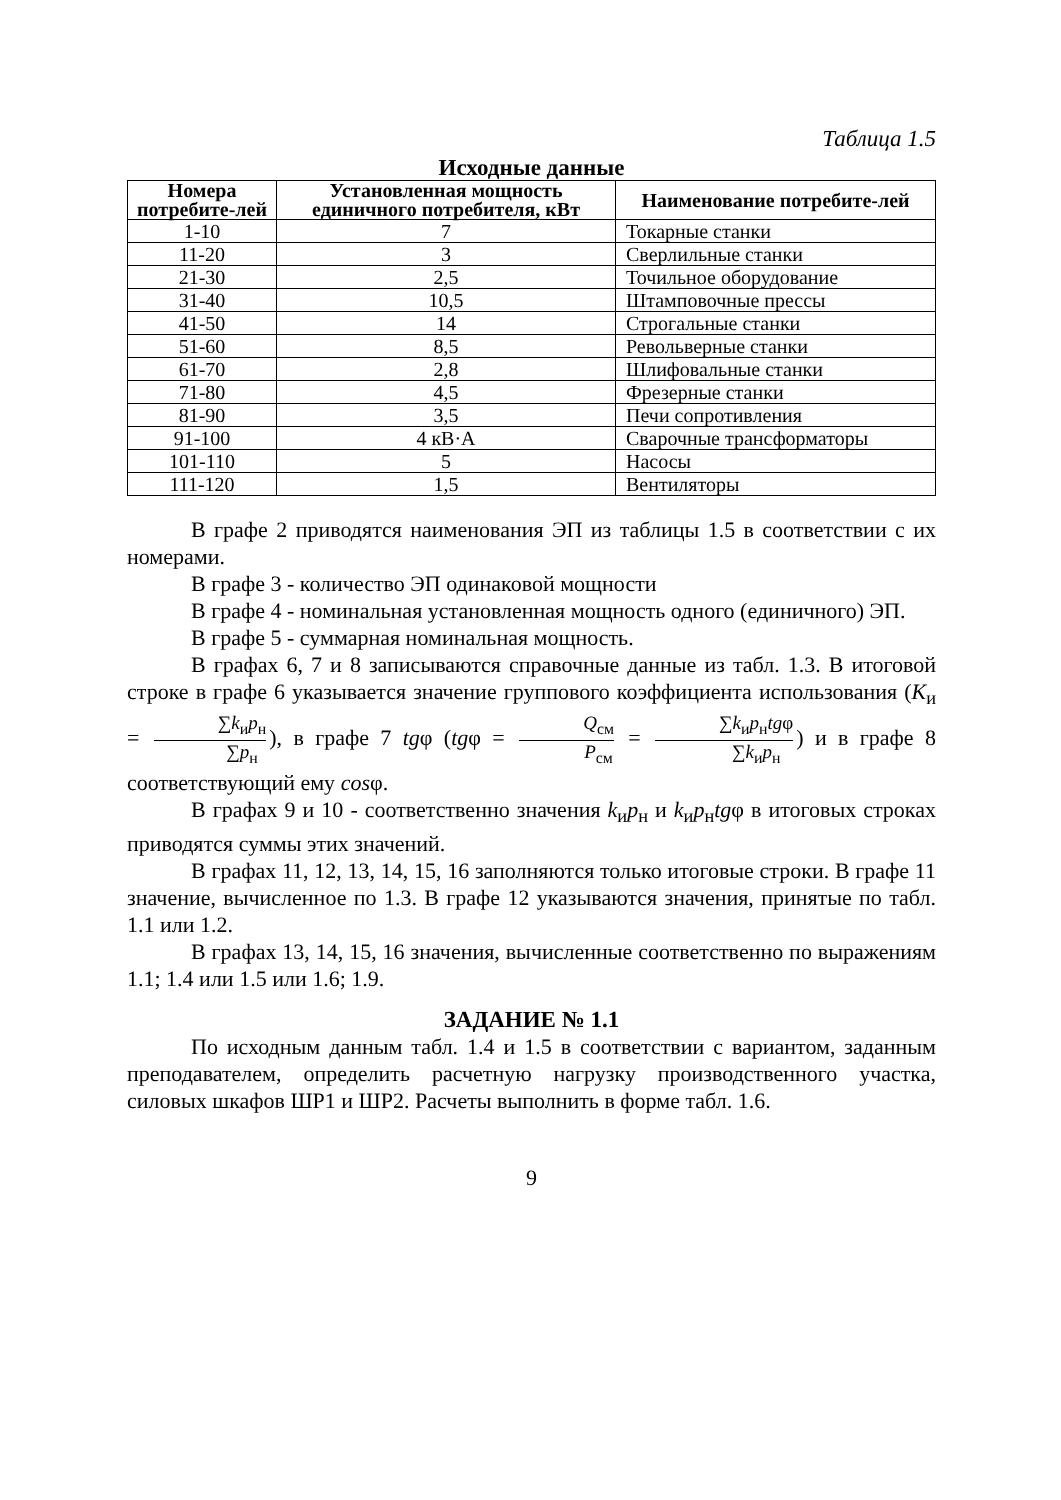Таблица 1.5
Исходные данные
| Номера потребите-лей | Установленная мощность единичного потребителя, кВт | Наименование потребите-лей |
| --- | --- | --- |
| 1-10 | 7 | Токарные станки |
| 11-20 | 3 | Сверлильные станки |
| 21-30 | 2,5 | Точильное оборудование |
| 31-40 | 10,5 | Штамповочные прессы |
| 41-50 | 14 | Строгальные станки |
| 51-60 | 8,5 | Револьверные станки |
| 61-70 | 2,8 | Шлифовальные станки |
| 71-80 | 4,5 | Фрезерные станки |
| 81-90 | 3,5 | Печи сопротивления |
| 91-100 | 4 кВ·А | Сварочные трансформаторы |
| 101-110 | 5 | Насосы |
| 111-120 | 1,5 | Вентиляторы |
В графе 2 приводятся наименования ЭП из таблицы 1.5 в соответствии с их номерами.
В графе 3 - количество ЭП одинаковой мощности
В графе 4 - номинальная установленная мощность одного (единичного) ЭП.
В графе 5 - суммарная номинальная мощность.
В графах 6, 7 и 8 записываются справочные данные из табл. 1.3. В итоговой строке в графе 6 указывается значение группового коэффициента использования (K<sub>и</sub> = ∑k<sub>и</sub>p<sub>н</sub> ∑p<sub>н</sub>), в графе 7 tgφ (tgφ = Q<sub>см</sub> P<sub>см</sub> = ∑k<sub>и</sub>p<sub>н</sub>tgφ ∑k<sub>и</sub>p<sub>н</sub>) и в графе 8 соответствующий ему cosφ.
В графах 9 и 10 - соответственно значения k<sub>и</sub>p<sub>н</sub> и k<sub>и</sub>p<sub>н</sub>tgφ в итоговых строках приводятся суммы этих значений.
В графах 11, 12, 13, 14, 15, 16 заполняются только итоговые строки. В графе 11 значение, вычисленное по 1.3. В графе 12 указываются значения, принятые по табл. 1.1 или 1.2.
В графах 13, 14, 15, 16 значения, вычисленные соответственно по выражениям 1.1; 1.4 или 1.5 или 1.6; 1.9.
ЗАДАНИЕ № 1.1
По исходным данным табл. 1.4 и 1.5 в соответствии с вариантом, заданным преподавателем, определить расчетную нагрузку производственного участка, силовых шкафов ШР1 и ШР2. Расчеты выполнить в форме табл. 1.6.
9